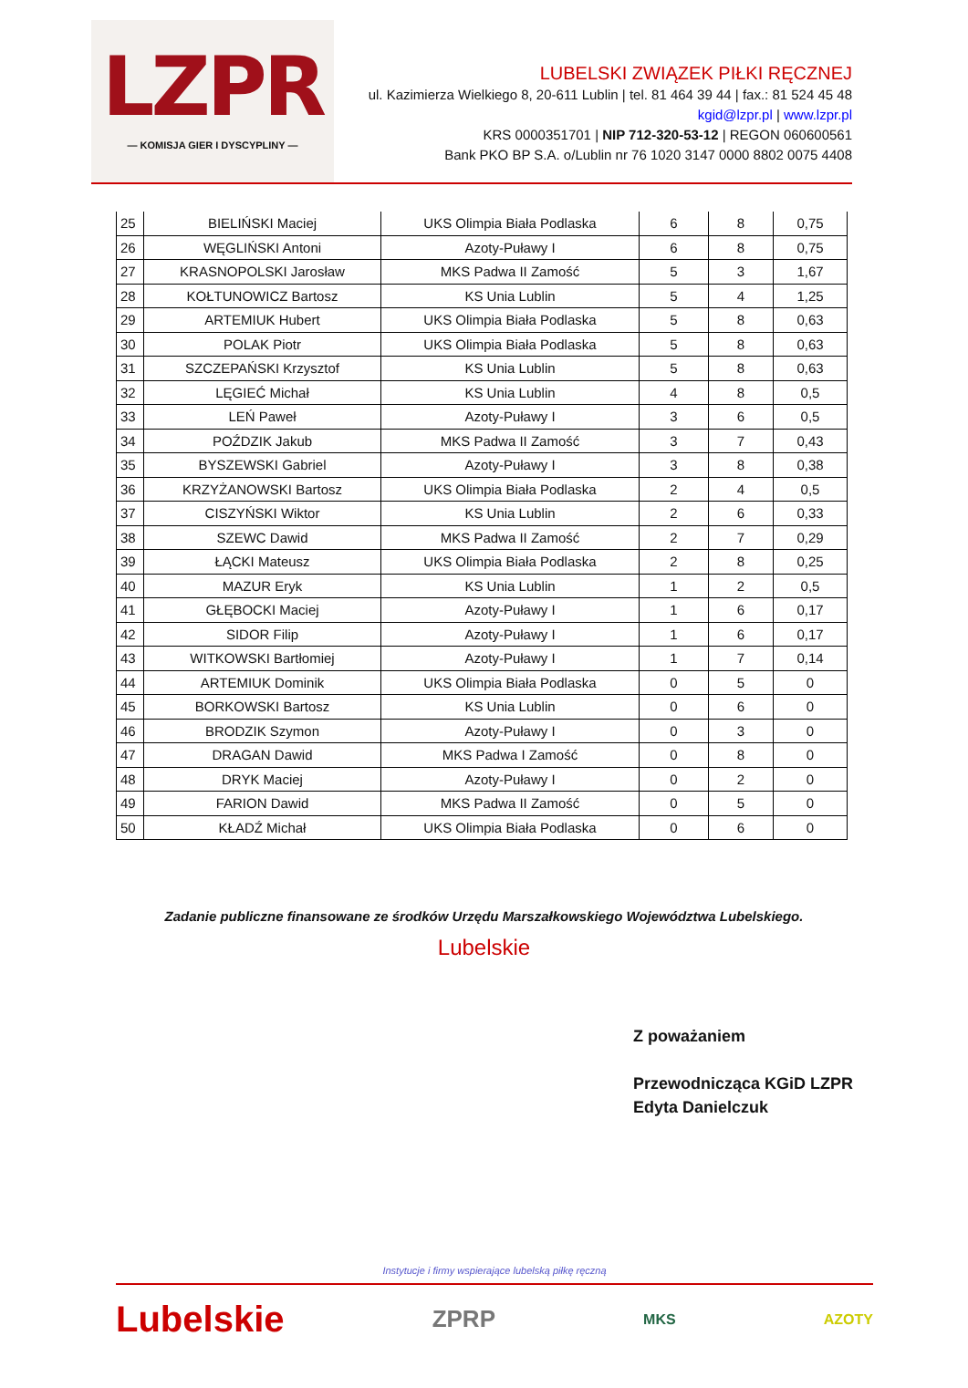LZPR
— KOMISJA GIER I DYSCYPLINY —
LUBELSKI ZWIĄZEK PIŁKI RĘCZNEJ
ul. Kazimierza Wielkiego 8, 20-611 Lublin | tel. 81 464 39 44 | fax.: 81 524 45 48
kgid@lzpr.pl | www.lzpr.pl
KRS 0000351701 | NIP 712-320-53-12 | REGON 060600561
Bank PKO BP S.A. o/Lublin nr 76 1020 3147 0000 8802 0075 4408
| 25 | BIELIŃSKI Maciej | UKS Olimpia Biała Podlaska | 6 | 8 | 0,75 |
| 26 | WĘGLIŃSKI Antoni | Azoty-Puławy I | 6 | 8 | 0,75 |
| 27 | KRASNOPOLSKI Jarosław | MKS Padwa II Zamość | 5 | 3 | 1,67 |
| 28 | KOŁTUNOWICZ Bartosz | KS Unia Lublin | 5 | 4 | 1,25 |
| 29 | ARTEMIUK Hubert | UKS Olimpia Biała Podlaska | 5 | 8 | 0,63 |
| 30 | POLAK Piotr | UKS Olimpia Biała Podlaska | 5 | 8 | 0,63 |
| 31 | SZCZEPAŃSKI Krzysztof | KS Unia Lublin | 5 | 8 | 0,63 |
| 32 | LĘGIEĆ Michał | KS Unia Lublin | 4 | 8 | 0,5 |
| 33 | LEŃ Paweł | Azoty-Puławy I | 3 | 6 | 0,5 |
| 34 | POŹDZIK Jakub | MKS Padwa II Zamość | 3 | 7 | 0,43 |
| 35 | BYSZEWSKI Gabriel | Azoty-Puławy I | 3 | 8 | 0,38 |
| 36 | KRZYŻANOWSKI Bartosz | UKS Olimpia Biała Podlaska | 2 | 4 | 0,5 |
| 37 | CISZYŃSKI Wiktor | KS Unia Lublin | 2 | 6 | 0,33 |
| 38 | SZEWC Dawid | MKS Padwa II Zamość | 2 | 7 | 0,29 |
| 39 | ŁĄCKI Mateusz | UKS Olimpia Biała Podlaska | 2 | 8 | 0,25 |
| 40 | MAZUR Eryk | KS Unia Lublin | 1 | 2 | 0,5 |
| 41 | GŁĘBOCKI Maciej | Azoty-Puławy I | 1 | 6 | 0,17 |
| 42 | SIDOR Filip | Azoty-Puławy I | 1 | 6 | 0,17 |
| 43 | WITKOWSKI Bartłomiej | Azoty-Puławy I | 1 | 7 | 0,14 |
| 44 | ARTEMIUK Dominik | UKS Olimpia Biała Podlaska | 0 | 5 | 0 |
| 45 | BORKOWSKI Bartosz | KS Unia Lublin | 0 | 6 | 0 |
| 46 | BRODZIK Szymon | Azoty-Puławy I | 0 | 3 | 0 |
| 47 | DRAGAN Dawid | MKS Padwa I Zamość | 0 | 8 | 0 |
| 48 | DRYK Maciej | Azoty-Puławy I | 0 | 2 | 0 |
| 49 | FARION Dawid | MKS Padwa II Zamość | 0 | 5 | 0 |
| 50 | KŁADŹ Michał | UKS Olimpia Biała Podlaska | 0 | 6 | 0 |
Zadanie publiczne finansowane ze środków Urzędu Marszałkowskiego Województwa Lubelskiego.
Lubelskie
Z poważaniem
Przewodnicząca KGiD LZPR
Edyta Danielczuk
Instytucje i firmy wspierające lubelską piłkę ręczną
Lubelskie ZPRP MKS AZOTY